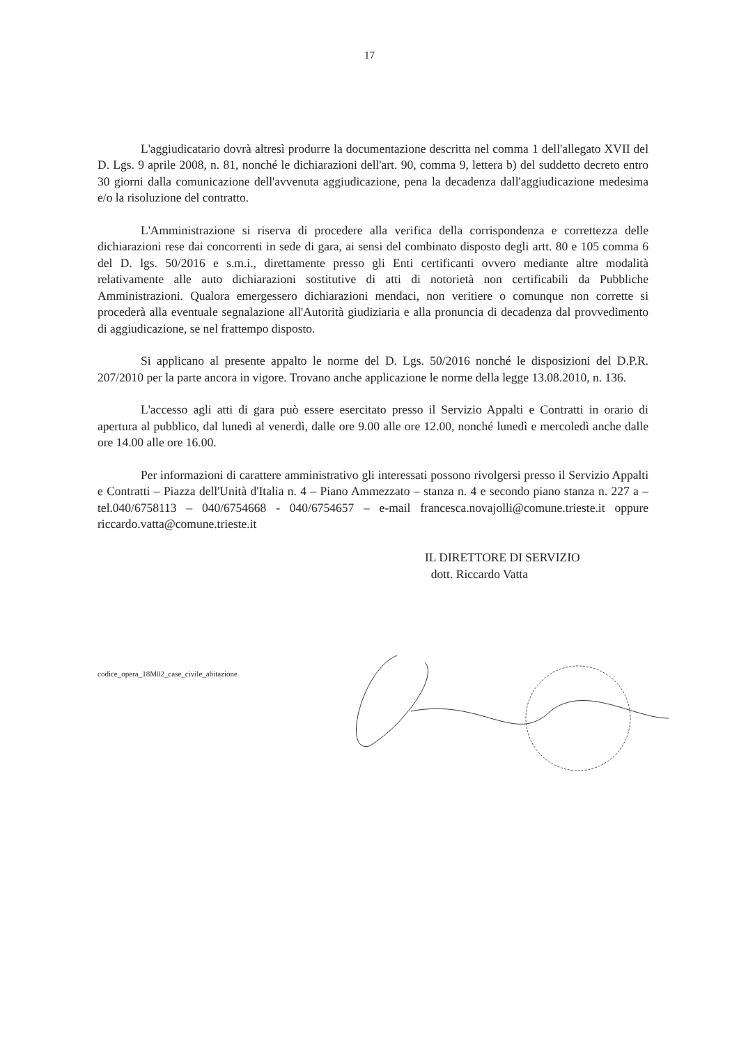17
L'aggiudicatario dovrà altresì produrre la documentazione descritta nel comma 1 dell'allegato XVII del D. Lgs. 9 aprile 2008, n. 81, nonché le dichiarazioni dell'art. 90, comma 9, lettera b) del suddetto decreto entro 30 giorni dalla comunicazione dell'avvenuta aggiudicazione, pena la decadenza dall'aggiudicazione medesima e/o la risoluzione del contratto.
L'Amministrazione si riserva di procedere alla verifica della corrispondenza e correttezza delle dichiarazioni rese dai concorrenti in sede di gara, ai sensi del combinato disposto degli artt. 80 e 105 comma 6 del D. lgs. 50/2016 e s.m.i., direttamente presso gli Enti certificanti ovvero mediante altre modalità relativamente alle auto dichiarazioni sostitutive di atti di notorietà non certificabili da Pubbliche Amministrazioni. Qualora emergessero dichiarazioni mendaci, non veritiere o comunque non corrette si procederà alla eventuale segnalazione all'Autorità giudiziaria e alla pronuncia di decadenza dal provvedimento di aggiudicazione, se nel frattempo disposto.
Si applicano al presente appalto le norme del D. Lgs. 50/2016 nonché le disposizioni del D.P.R. 207/2010 per la parte ancora in vigore. Trovano anche applicazione le norme della legge 13.08.2010, n. 136.
L'accesso agli atti di gara può essere esercitato presso il Servizio Appalti e Contratti in orario di apertura al pubblico, dal lunedì al venerdì, dalle ore 9.00 alle ore 12.00, nonché lunedì e mercoledì anche dalle ore 14.00 alle ore 16.00.
Per informazioni di carattere amministrativo gli interessati possono rivolgersi presso il Servizio Appalti e Contratti – Piazza dell'Unità d'Italia n. 4 – Piano Ammezzato – stanza n. 4 e secondo piano stanza n. 227 a – tel.040/6758113 – 040/6754668 - 040/6754657 – e-mail francesca.novajolli@comune.trieste.it oppure riccardo.vatta@comune.trieste.it
IL DIRETTORE DI SERVIZIO
dott. Riccardo Vatta
codice_opera_18M02_case_civile_abitazione